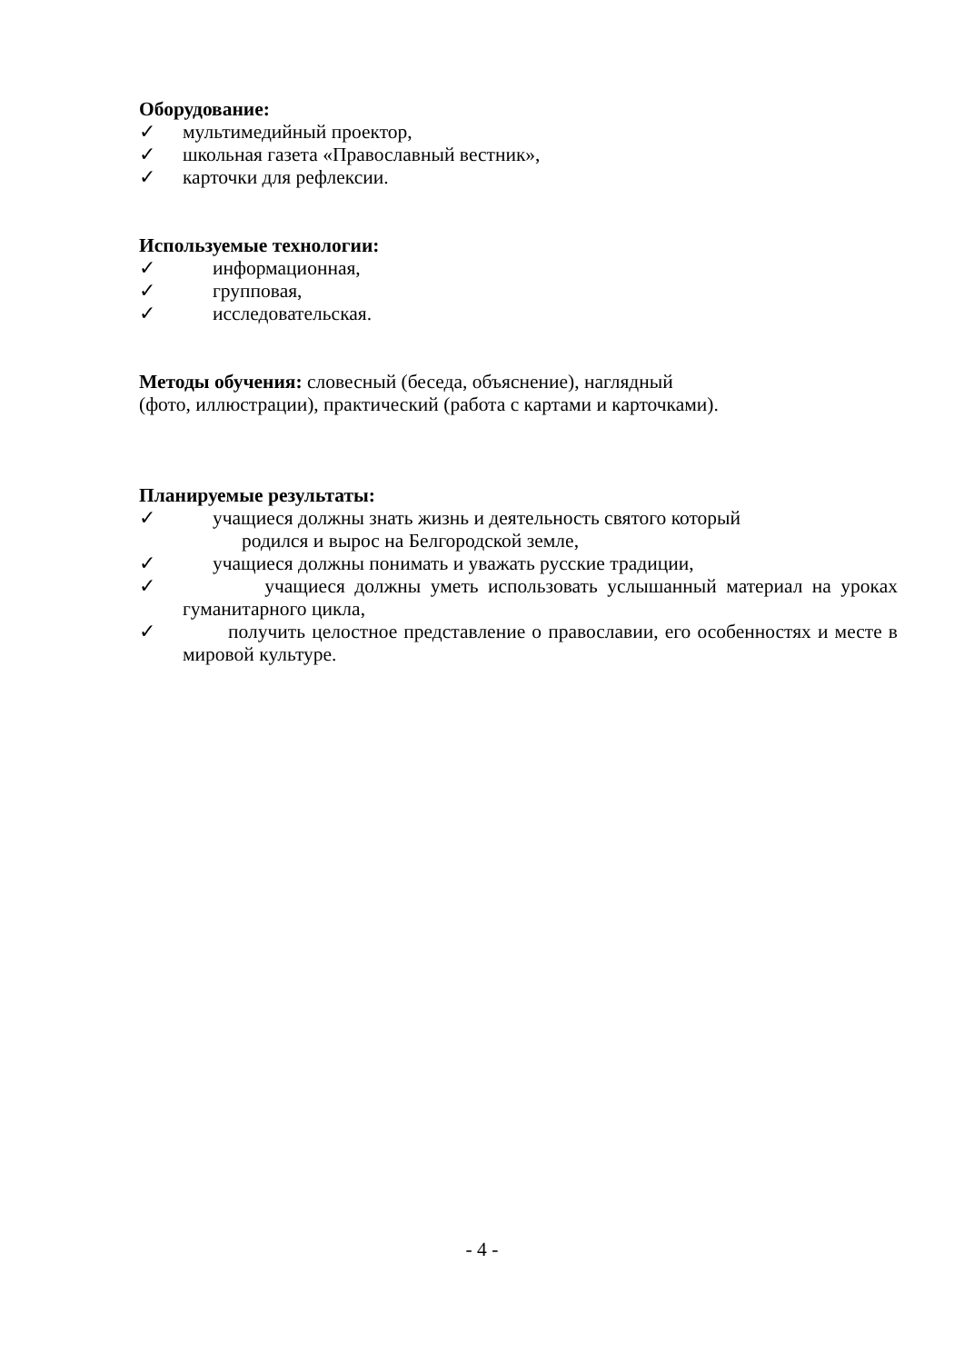Оборудование:
✓ мультимедийный проектор,
✓ школьная газета «Православный вестник»,
✓ карточки для рефлексии.
Используемые технологии:
✓ информационная,
✓ групповая,
✓ исследовательская.
Методы обучения: словесный (беседа, объяснение), наглядный
(фото, иллюстрации), практический (работа с картами и карточками).
Планируемые результаты:
✓ учащиеся должны знать жизнь и деятельность святого который
родился и вырос на Белгородской земле,
✓ учащиеся должны понимать и уважать русские традиции,
✓ учащиеся должны уметь использовать услышанный материал на уроках гуманитарного цикла,
✓ получить целостное представление о православии, его особенностях и месте в мировой культуре.
- 4 -